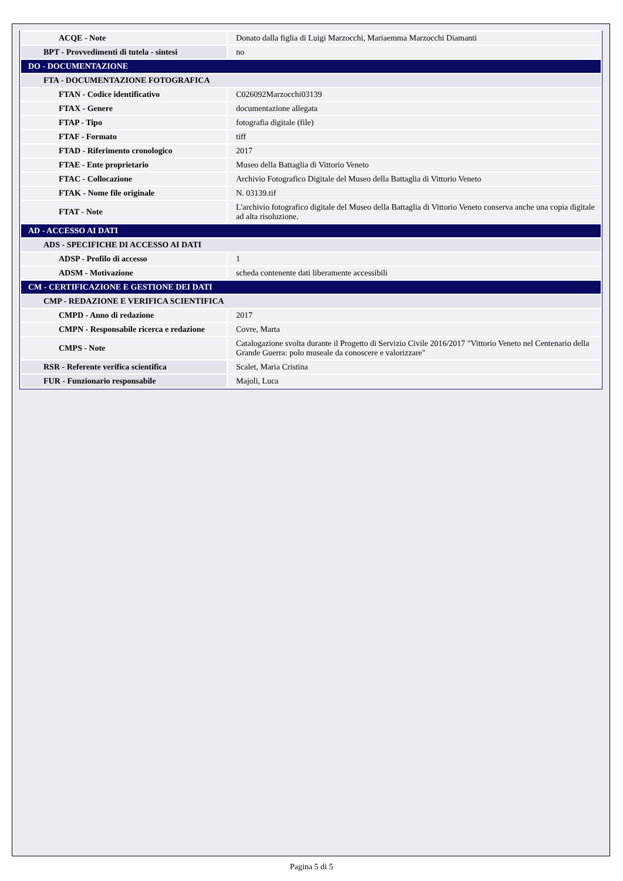| ACQE - Note | Donato dalla figlia di Luigi Marzocchi, Mariaemma Marzocchi Diamanti |
| BPT - Provvedimenti di tutela - sintesi | no |
| DO - DOCUMENTAZIONE | |
| FTA - DOCUMENTAZIONE FOTOGRAFICA | |
| FTAN - Codice identificativo | C026092Marzocchi03139 |
| FTAX - Genere | documentazione allegata |
| FTAP - Tipo | fotografia digitale (file) |
| FTAF - Formato | tiff |
| FTAD - Riferimento cronologico | 2017 |
| FTAE - Ente proprietario | Museo della Battaglia di Vittorio Veneto |
| FTAC - Collocazione | Archivio Fotografico Digitale del Museo della Battaglia di Vittorio Veneto |
| FTAK - Nome file originale | N. 03139.tif |
| FTAT - Note | L'archivio fotografico digitale del Museo della Battaglia di Vittorio Veneto conserva anche una copia digitale ad alta risoluzione. |
| AD - ACCESSO AI DATI | |
| ADS - SPECIFICHE DI ACCESSO AI DATI | |
| ADSP - Profilo di accesso | 1 |
| ADSM - Motivazione | scheda contenente dati liberamente accessibili |
| CM - CERTIFICAZIONE E GESTIONE DEI DATI | |
| CMP - REDAZIONE E VERIFICA SCIENTIFICA | |
| CMPD - Anno di redazione | 2017 |
| CMPN - Responsabile ricerca e redazione | Covre, Marta |
| CMPS - Note | Catalogazione svolta durante il Progetto di Servizio Civile 2016/2017 "Vittorio Veneto nel Centenario della Grande Guerra: polo museale da conoscere e valorizzare" |
| RSR - Referente verifica scientifica | Scalet, Maria Cristina |
| FUR - Funzionario responsabile | Majoli, Luca |
Pagina 5 di 5